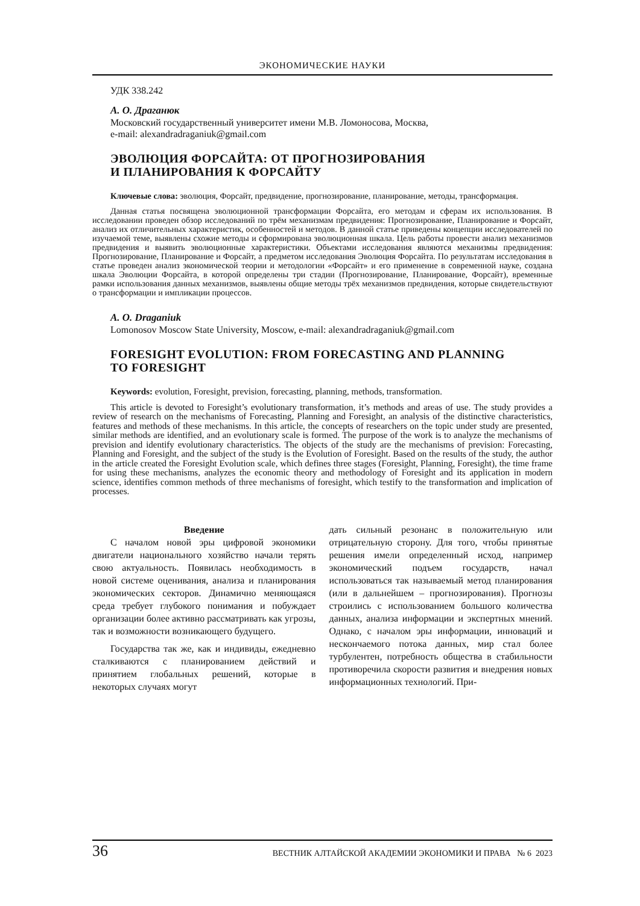ЭКОНОМИЧЕСКИЕ НАУКИ
УДК 338.242
А. О. Драганюк
Московский государственный университет имени М.В. Ломоносова, Москва,
e-mail: alexandradraganiuk@gmail.com
ЭВОЛЮЦИЯ ФОРСАЙТА: ОТ ПРОГНОЗИРОВАНИЯ
И ПЛАНИРОВАНИЯ К ФОРСАЙТУ
Ключевые слова: эволюция, Форсайт, предвидение, прогнозирование, планирование, методы, трансформация.
Данная статья посвящена эволюционной трансформации Форсайта, его методам и сферам их использования. В исследовании проведен обзор исследований по трём механизмам предвидения: Прогнозирование, Планирование и Форсайт, анализ их отличительных характеристик, особенностей и методов. В данной статье приведены концепции исследователей по изучаемой теме, выявлены схожие методы и сформирована эволюционная шкала. Цель работы провести анализ механизмов предвидения и выявить эволюционные характеристики. Объектами исследования являются механизмы предвидения: Прогнозирование, Планирование и Форсайт, а предметом исследования Эволюция Форсайта. По результатам исследования в статье проведен анализ экономической теории и методологии «Форсайт» и его применение в современной науке, создана шкала Эволюции Форсайта, в которой определены три стадии (Прогнозирование, Планирование, Форсайт), временные рамки использования данных механизмов, выявлены общие методы трёх механизмов предвидения, которые свидетельствуют о трансформации и импликации процессов.
A. O. Draganiuk
Lomonosov Moscow State University, Moscow, e-mail: alexandradraganiuk@gmail.com
FORESIGHT EVOLUTION: FROM FORECASTING AND PLANNING
TO FORESIGHT
Keywords: evolution, Foresight, prevision, forecasting, planning, methods, transformation.
This article is devoted to Foresight’s evolutionary transformation, it’s methods and areas of use. The study provides a review of research on the mechanisms of Forecasting, Planning and Foresight, an analysis of the distinctive characteristics, features and methods of these mechanisms. In this article, the concepts of researchers on the topic under study are presented, similar methods are identified, and an evolutionary scale is formed. The purpose of the work is to analyze the mechanisms of prevision and identify evolutionary characteristics. The objects of the study are the mechanisms of prevision: Forecasting, Planning and Foresight, and the subject of the study is the Evolution of Foresight. Based on the results of the study, the author in the article created the Foresight Evolution scale, which defines three stages (Foresight, Planning, Foresight), the time frame for using these mechanisms, analyzes the economic theory and methodology of Foresight and its application in modern science, identifies common methods of three mechanisms of foresight, which testify to the transformation and implication of processes.
Введение
С началом новой эры цифровой экономики двигатели национального хозяйство начали терять свою актуальность. Появилась необходимость в новой системе оценивания, анализа и планирования экономических секторов. Динамично меняющаяся среда требует глубокого понимания и побуждает организации более активно рассматривать как угрозы, так и возможности возникающего будущего.
Государства так же, как и индивиды, ежедневно сталкиваются с планированием действий и принятием глобальных решений, которые в некоторых случаях могут
дать сильный резонанс в положительную или отрицательную сторону. Для того, чтобы принятые решения имели определенный исход, например экономический подъем государств, начал использоваться так называемый метод планирования (или в дальнейшем – прогнозирования). Прогнозы строились с использованием большого количества данных, анализа информации и экспертных мнений. Однако, с началом эры информации, инноваций и нескончаемого потока данных, мир стал более турбулентен, потребность общества в стабильности противоречила скорости развития и внедрения новых информационных технологий. При-
36 ВЕСТНИК АЛТАЙСКОЙ АКАДЕМИИ ЭКОНОМИКИ И ПРАВА № 6 2023